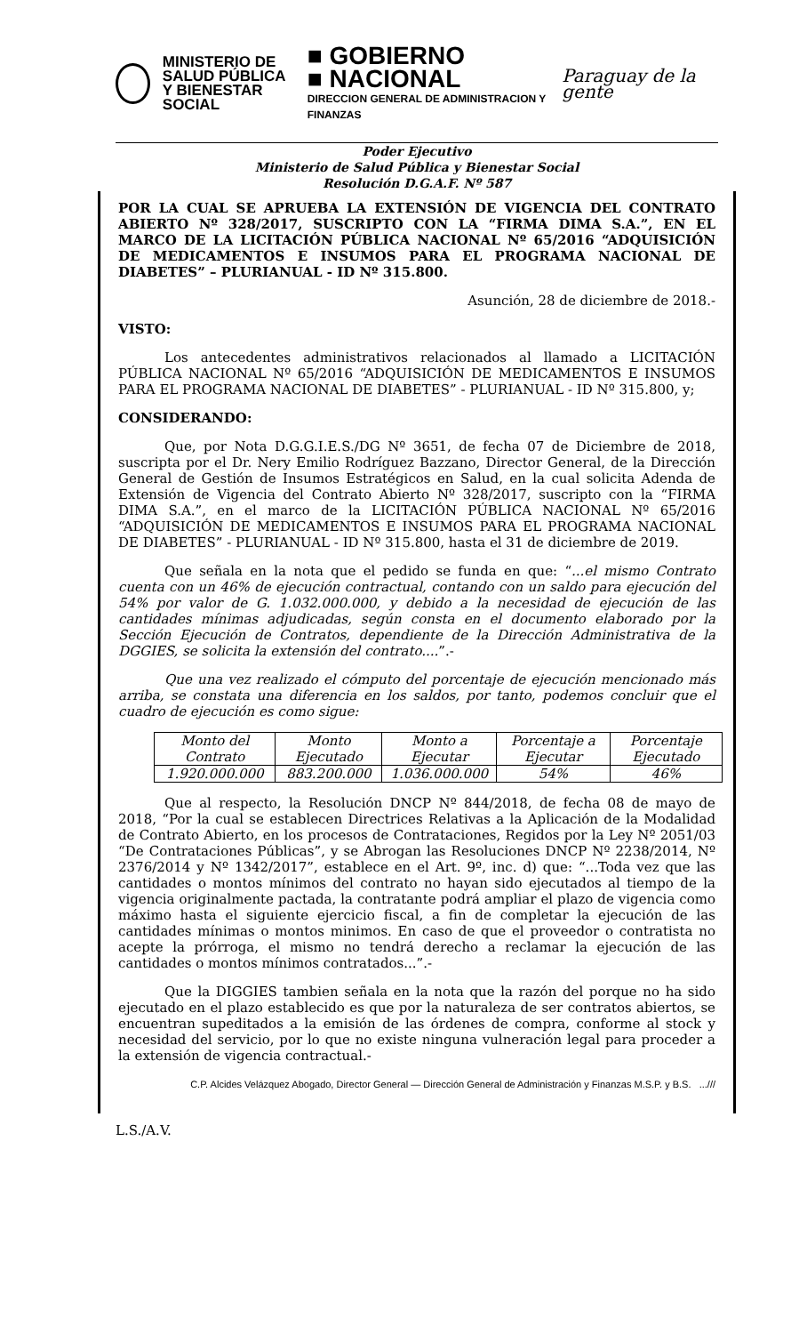MINISTERIO DE
SALUD PÚBLICA
Y BIENESTAR SOCIAL
■ GOBIERNO
■ NACIONAL
DIRECCION GENERAL DE ADMINISTRACION Y FINANZAS
Paraguay de la gente
Poder Ejecutivo
Ministerio de Salud Pública y Bienestar Social
Resolución D.G.A.F. Nº 587
POR LA CUAL SE APRUEBA LA EXTENSIÓN DE VIGENCIA DEL CONTRATO ABIERTO Nº 328/2017, SUSCRIPTO CON LA “FIRMA DIMA S.A.”, EN EL MARCO DE LA LICITACIÓN PÚBLICA NACIONAL Nº 65/2016 “ADQUISICIÓN DE MEDICAMENTOS E INSUMOS PARA EL PROGRAMA NACIONAL DE DIABETES” – PLURIANUAL - ID Nº 315.800.
Asunción, 28 de diciembre de 2018.-
VISTO:
Los antecedentes administrativos relacionados al llamado a LICITACIÓN PÚBLICA NACIONAL Nº 65/2016 “ADQUISICIÓN DE MEDICAMENTOS E INSUMOS PARA EL PROGRAMA NACIONAL DE DIABETES” - PLURIANUAL - ID Nº 315.800, y;
CONSIDERANDO:
Que, por Nota D.G.G.I.E.S./DG Nº 3651, de fecha 07 de Diciembre de 2018, suscripta por el Dr. Nery Emilio Rodríguez Bazzano, Director General, de la Dirección General de Gestión de Insumos Estratégicos en Salud, en la cual solicita Adenda de Extensión de Vigencia del Contrato Abierto Nº 328/2017, suscripto con la “FIRMA DIMA S.A.”, en el marco de la LICITACIÓN PÚBLICA NACIONAL Nº 65/2016 “ADQUISICIÓN DE MEDICAMENTOS E INSUMOS PARA EL PROGRAMA NACIONAL DE DIABETES” - PLURIANUAL - ID Nº 315.800, hasta el 31 de diciembre de 2019.
Que señala en la nota que el pedido se funda en que: “...el mismo Contrato cuenta con un 46% de ejecución contractual, contando con un saldo para ejecución del 54% por valor de G. 1.032.000.000, y debido a la necesidad de ejecución de las cantidades mínimas adjudicadas, según consta en el documento elaborado por la Sección Ejecución de Contratos, dependiente de la Dirección Administrativa de la DGGIES, se solicita la extensión del contrato....”.-
Que una vez realizado el cómputo del porcentaje de ejecución mencionado más arriba, se constata una diferencia en los saldos, por tanto, podemos concluir que el cuadro de ejecución es como sigue:
| Monto del Contrato | Monto Ejecutado | Monto a Ejecutar | Porcentaje a Ejecutar | Porcentaje Ejecutado |
| --- | --- | --- | --- | --- |
| 1.920.000.000 | 883.200.000 | 1.036.000.000 | 54% | 46% |
Que al respecto, la Resolución DNCP Nº 844/2018, de fecha 08 de mayo de 2018, “Por la cual se establecen Directrices Relativas a la Aplicación de la Modalidad de Contrato Abierto, en los procesos de Contrataciones, Regidos por la Ley Nº 2051/03 “De Contrataciones Públicas”, y se Abrogan las Resoluciones DNCP Nº 2238/2014, Nº 2376/2014 y Nº 1342/2017”, establece en el Art. 9º, inc. d) que: “...Toda vez que las cantidades o montos mínimos del contrato no hayan sido ejecutados al tiempo de la vigencia originalmente pactada, la contratante podrá ampliar el plazo de vigencia como máximo hasta el siguiente ejercicio fiscal, a fin de completar la ejecución de las cantidades mínimas o montos minimos. En caso de que el proveedor o contratista no acepte la prórroga, el mismo no tendrá derecho a reclamar la ejecución de las cantidades o montos mínimos contratados...”.-
Que la DIGGIES tambien señala en la nota que la razón del porque no ha sido ejecutado en el plazo establecido es que por la naturaleza de ser contratos abiertos, se encuentran supeditados a la emisión de las órdenes de compra, conforme al stock y necesidad del servicio, por lo que no existe ninguna vulneración legal para proceder a la extensión de vigencia contractual.-
C.P. Alcides Velázquez Abogado, Director General — Dirección General de Administración y Finanzas M.S.P. y B.S. ...///
L.S./A.V.